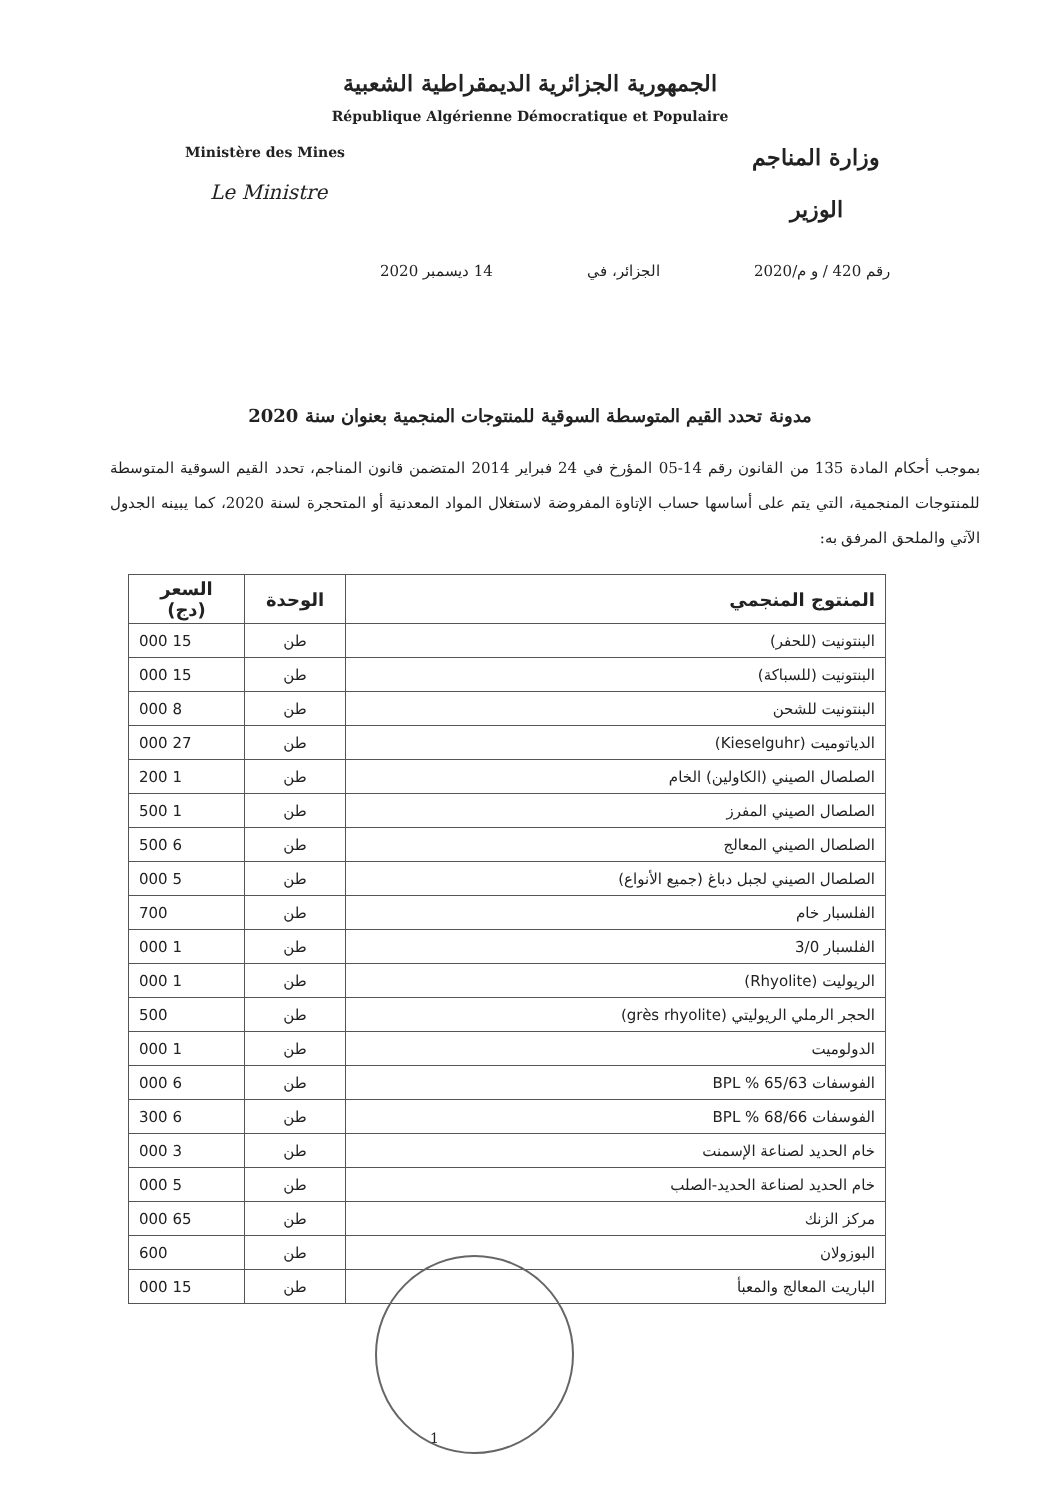الجمهورية الجزائرية الديمقراطية الشعبية
République Algérienne Démocratique et Populaire
Ministère des Mines
Le Ministre
وزارة المناجم
الوزير
رقم 420 / و م/2020 الجزائر، في 14 ديسمبر 2020
مدونة تحدد القيم المتوسطة السوقية للمنتوجات المنجمية بعنوان سنة 2020
بموجب أحكام المادة 135 من القانون رقم 14-05 المؤرخ في 24 فبراير 2014 المتضمن قانون المناجم، تحدد القيم السوقية المتوسطة للمنتوجات المنجمية، التي يتم على أساسها حساب الإتاوة المفروضة لاستغلال المواد المعدنية أو المتحجرة لسنة 2020، كما يبينه الجدول الآتي والملحق المرفق به:
| المنتوج المنجمي | الوحدة | السعر (دج) |
| --- | --- | --- |
| البنتونيت (للحفر) | طن | 15 000 |
| البنتونيت (للسباكة) | طن | 15 000 |
| البنتونيت للشحن | طن | 8 000 |
| الدياتوميت (Kieselguhr) | طن | 27 000 |
| الصلصال الصيني (الكاولين) الخام | طن | 1 200 |
| الصلصال الصيني المفرز | طن | 1 500 |
| الصلصال الصيني المعالج | طن | 6 500 |
| الصلصال الصيني لجبل دباغ (جميع الأنواع) | طن | 5 000 |
| الفلسبار خام | طن | 700 |
| الفلسبار 3/0 | طن | 1 000 |
| الريوليت (Rhyolite) | طن | 1 000 |
| الحجر الرملي الريوليتي (grès rhyolite) | طن | 500 |
| الدولوميت | طن | 1 000 |
| الفوسفات 65/63 % BPL | طن | 6 000 |
| الفوسفات 68/66 % BPL | طن | 6 300 |
| خام الحديد لصناعة الإسمنت | طن | 3 000 |
| خام الحديد لصناعة الحديد-الصلب | طن | 5 000 |
| مركز الزنك | طن | 65 000 |
| البوزولان | طن | 600 |
| الباريت المعالج والمعبأ | طن | 15 000 |
1